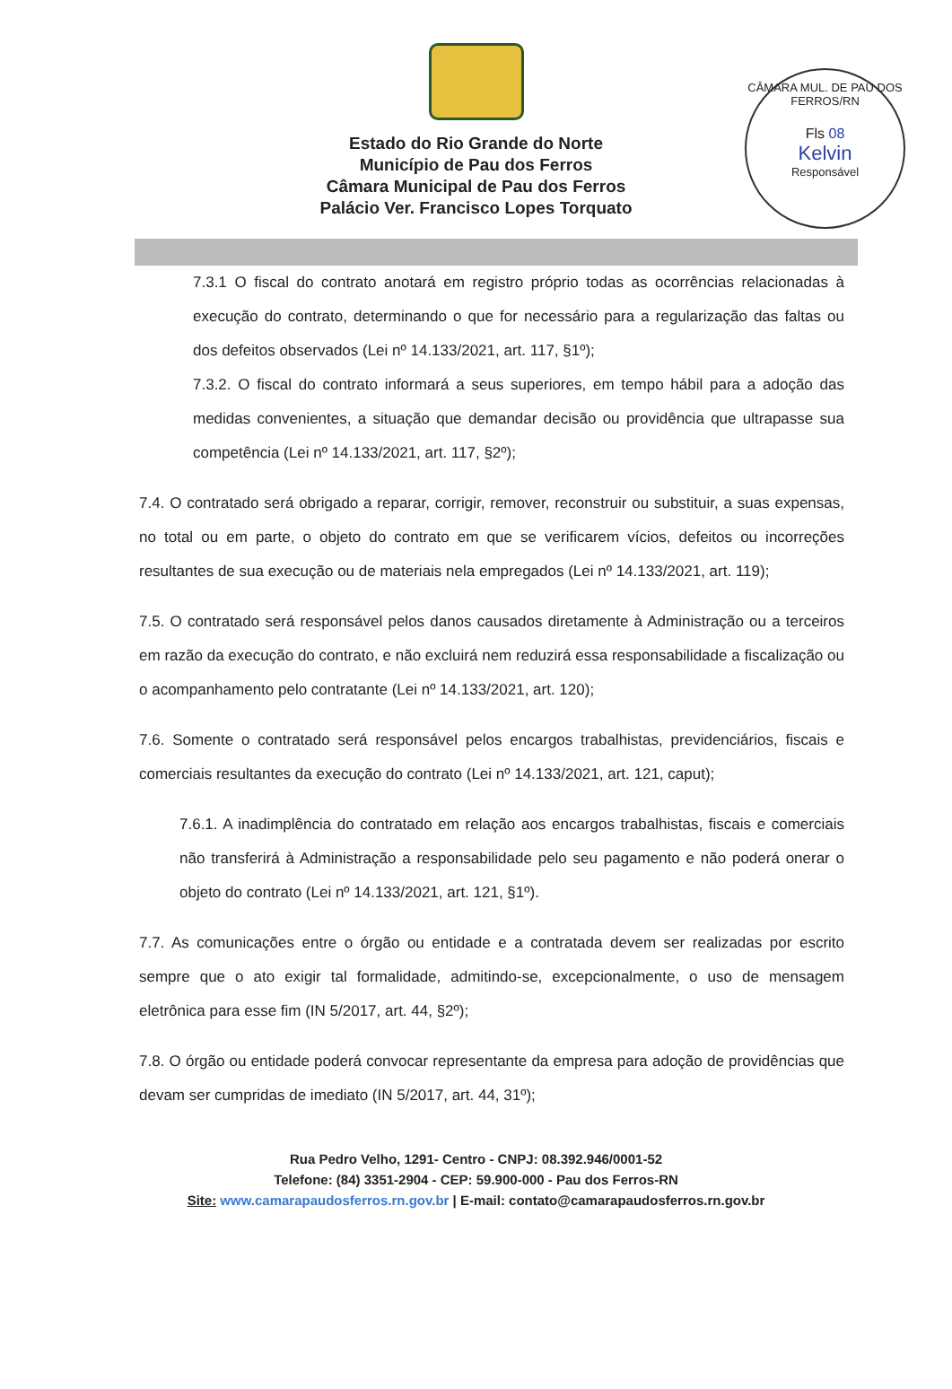CÂMARA MUL. DE PAU DOS FERROS/RN
Fls 08
Kelvin
Responsável
Estado do Rio Grande do Norte
Município de Pau dos Ferros
Câmara Municipal de Pau dos Ferros
Palácio Ver. Francisco Lopes Torquato
7.3.1 O fiscal do contrato anotará em registro próprio todas as ocorrências relacionadas à execução do contrato, determinando o que for necessário para a regularização das faltas ou dos defeitos observados (Lei nº 14.133/2021, art. 117, §1º);
7.3.2. O fiscal do contrato informará a seus superiores, em tempo hábil para a adoção das medidas convenientes, a situação que demandar decisão ou providência que ultrapasse sua competência (Lei nº 14.133/2021, art. 117, §2º);
7.4. O contratado será obrigado a reparar, corrigir, remover, reconstruir ou substituir, a suas expensas, no total ou em parte, o objeto do contrato em que se verificarem vícios, defeitos ou incorreções resultantes de sua execução ou de materiais nela empregados (Lei nº 14.133/2021, art. 119);
7.5. O contratado será responsável pelos danos causados diretamente à Administração ou a terceiros em razão da execução do contrato, e não excluirá nem reduzirá essa responsabilidade a fiscalização ou o acompanhamento pelo contratante (Lei nº 14.133/2021, art. 120);
7.6. Somente o contratado será responsável pelos encargos trabalhistas, previdenciários, fiscais e comerciais resultantes da execução do contrato (Lei nº 14.133/2021, art. 121, caput);
7.6.1. A inadimplência do contratado em relação aos encargos trabalhistas, fiscais e comerciais não transferirá à Administração a responsabilidade pelo seu pagamento e não poderá onerar o objeto do contrato (Lei nº 14.133/2021, art. 121, §1º).
7.7. As comunicações entre o órgão ou entidade e a contratada devem ser realizadas por escrito sempre que o ato exigir tal formalidade, admitindo-se, excepcionalmente, o uso de mensagem eletrônica para esse fim (IN 5/2017, art. 44, §2º);
7.8. O órgão ou entidade poderá convocar representante da empresa para adoção de providências que devam ser cumpridas de imediato (IN 5/2017, art. 44, 31º);
Rua Pedro Velho, 1291- Centro - CNPJ: 08.392.946/0001-52
Telefone: (84) 3351-2904 - CEP: 59.900-000 - Pau dos Ferros-RN
Site: www.camarapaudosferros.rn.gov.br | E-mail: contato@camarapaudosferros.rn.gov.br